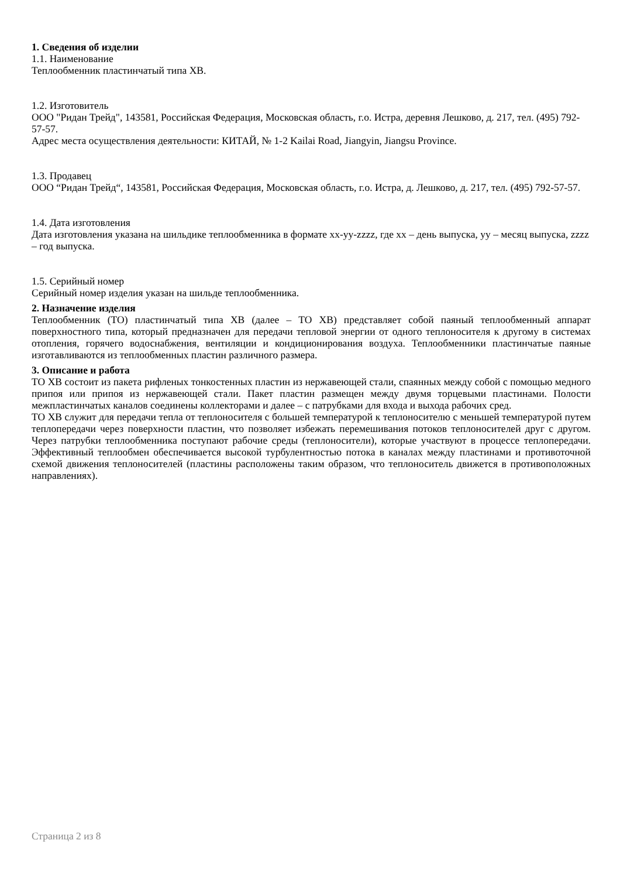1. Сведения об изделии
1.1. Наименование
Теплообменник пластинчатый типа XB.
1.2. Изготовитель
ООО "Ридан Трейд", 143581, Российская Федерация, Московская область, г.о. Истра, деревня Лешково, д. 217, тел. (495) 792-57-57.
Адрес места осуществления деятельности: КИТАЙ, № 1-2 Kailai Road, Jiangyin, Jiangsu Province.
1.3. Продавец
ООО “Ридан Трейд“, 143581, Российская Федерация, Московская область, г.о. Истра, д. Лешково, д. 217, тел. (495) 792-57-57.
1.4. Дата изготовления
Дата изготовления указана на шильдике теплообменника в формате хх-уу-zzzz, где хх – день выпуска, уу – месяц выпуска, zzzz – год выпуска.
1.5. Серийный номер
Серийный номер изделия указан на шильде теплообменника.
2. Назначение изделия
Теплообменник (ТО) пластинчатый типа XB (далее – ТО XB) представляет собой паяный теплообменный аппарат поверхностного типа, который предназначен для передачи тепловой энергии от одного теплоносителя к другому в системах отопления, горячего водоснабжения, вентиляции и кондиционирования воздуха. Теплообменники пластинчатые паяные изготавливаются из теплообменных пластин различного размера.
3. Описание и работа
ТО XB состоит из пакета рифленых тонкостенных пластин из нержавеющей стали, спаянных между собой с помощью медного припоя или припоя из нержавеющей стали. Пакет пластин размещен между двумя торцевыми пластинами. Полости межпластинчатых каналов соединены коллекторами и далее – с патрубками для входа и выхода рабочих сред.
ТО XB служит для передачи тепла от теплоносителя с большей температурой к теплоносителю с меньшей температурой путем теплопередачи через поверхности пластин, что позволяет избежать перемешивания потоков теплоносителей друг с другом. Через патрубки теплообменника поступают рабочие среды (теплоносители), которые участвуют в процессе теплопередачи. Эффективный теплообмен обеспечивается высокой турбулентностью потока в каналах между пластинами и противоточной схемой движения теплоносителей (пластины расположены таким образом, что теплоноситель движется в противоположных направлениях).
Страница 2 из 8